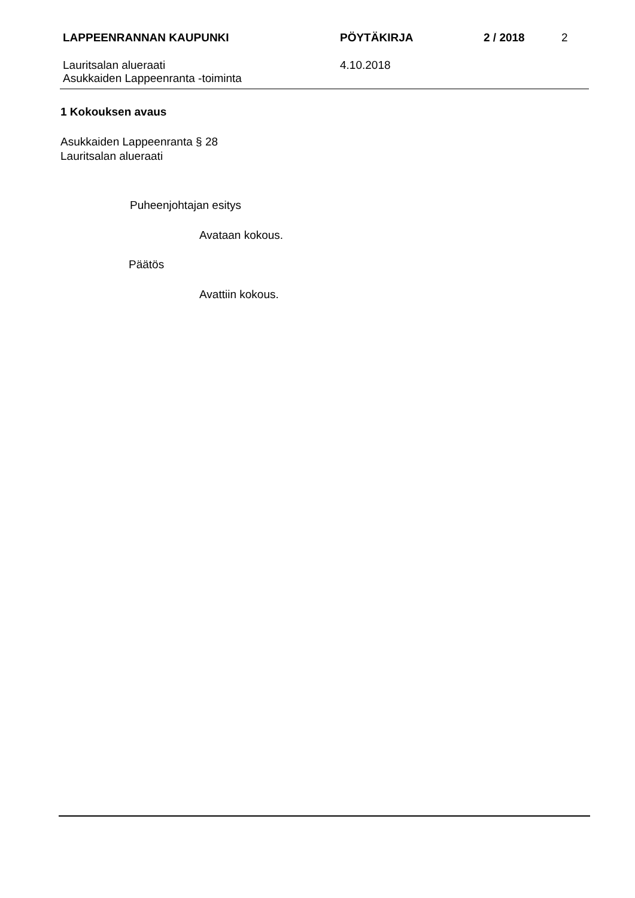LAPPEENRANNAN KAUPUNKI PÖYTÄKIRJA 2 / 2018 2
Lauritsalan alueraati
Asukkaiden Lappeenranta -toiminta
4.10.2018
1 Kokouksen avaus
Asukkaiden Lappeenranta § 28
Lauritsalan alueraati
Puheenjohtajan esitys
Avataan kokous.
Päätös
Avattiin kokous.